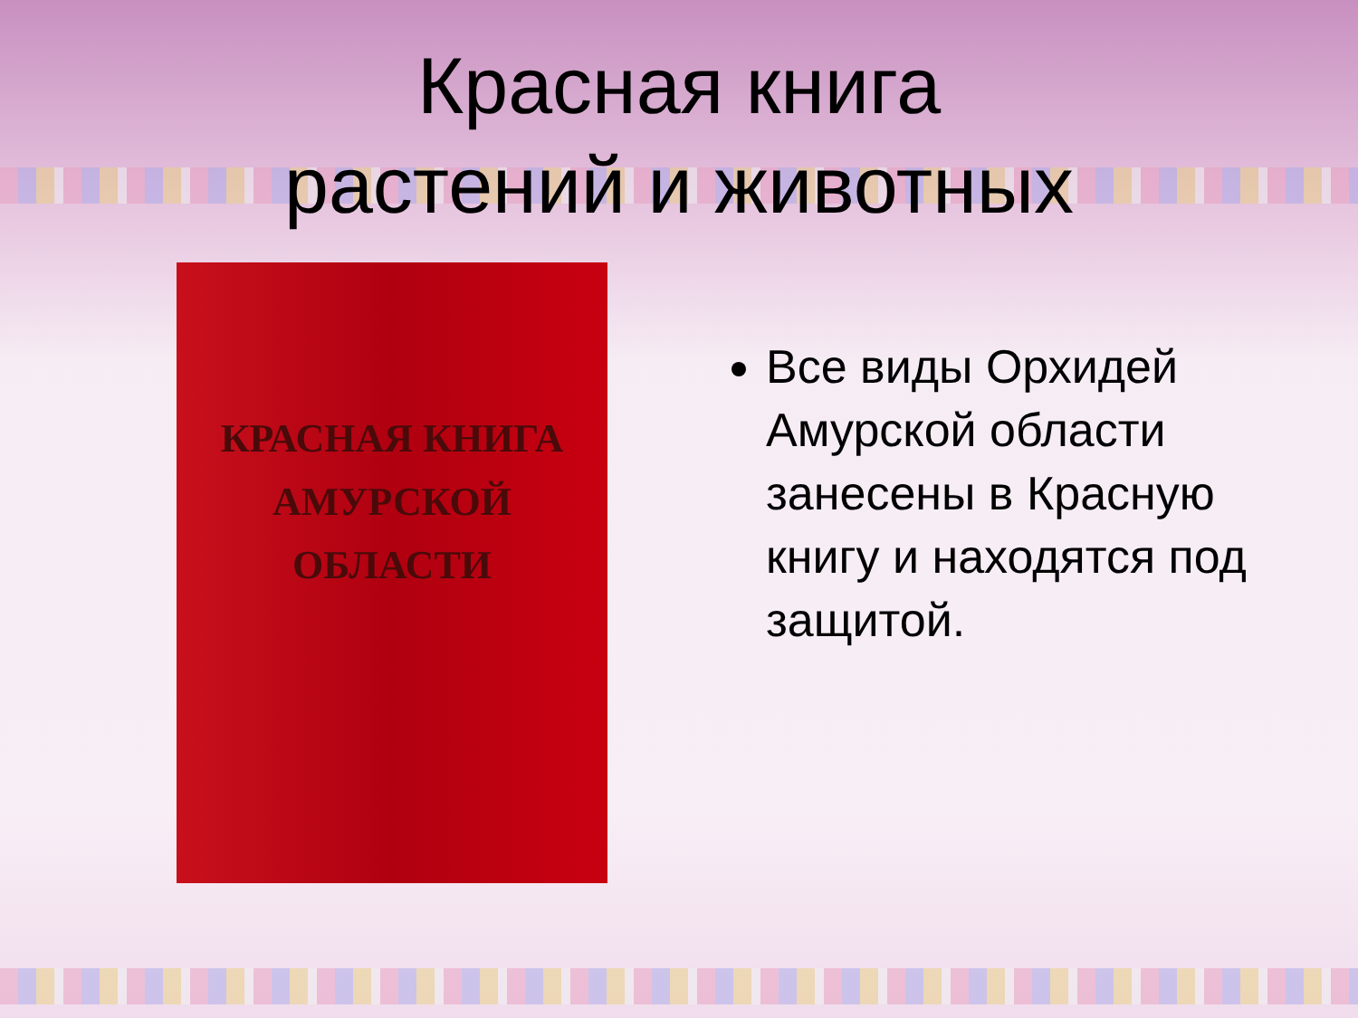Красная книга
растений и животных
КРАСНАЯ КНИГА
АМУРСКОЙ ОБЛАСТИ
Все виды Орхидей Амурской области занесены в Красную книгу и находятся под защитой.